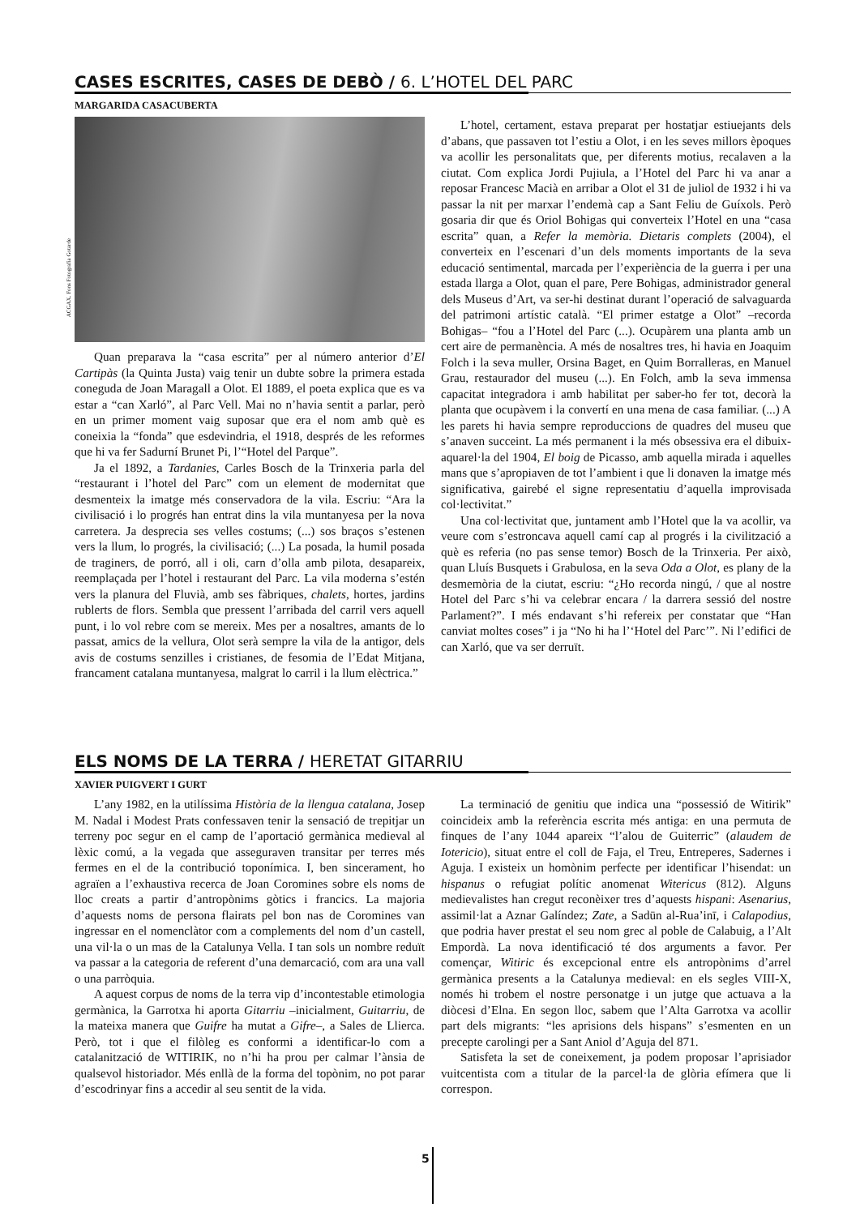CASES ESCRITES, CASES DE DEBÒ / 6. L’HOTEL DEL PARC
MARGARIDA CASACUBERTA
ACGAX. Fons Fotografia Gotarde
Quan preparava la “casa escrita” per al número anterior d’El Cartipàs (la Quinta Justa) vaig tenir un dubte sobre la primera estada coneguda de Joan Maragall a Olot. El 1889, el poeta explica que es va estar a “can Xarló”, al Parc Vell. Mai no n’havia sentit a parlar, però en un primer moment vaig suposar que era el nom amb què es coneixia la “fonda” que esdevindria, el 1918, després de les reformes que hi va fer Sadurní Brunet Pi, l’“Hotel del Parque”.
Ja el 1892, a Tardanies, Carles Bosch de la Trinxeria parla del “restaurant i l’hotel del Parc” com un element de modernitat que desmenteix la imatge més conservadora de la vila. Escriu: “Ara la civilisació i lo progrés han entrat dins la vila muntanyesa per la nova carretera. Ja desprecia ses velles costums; (...) sos braços s’estenen vers la llum, lo progrés, la civilisació; (...) La posada, la humil posada de traginers, de porró, all i oli, carn d’olla amb pilota, desapareix, reemplaçada per l’hotel i restaurant del Parc. La vila moderna s’estén vers la planura del Fluvià, amb ses fàbriques, chalets, hortes, jardins rublerts de flors. Sembla que pressent l’arribada del carril vers aquell punt, i lo vol rebre com se mereix. Mes per a nosaltres, amants de lo passat, amics de la vellura, Olot serà sempre la vila de la antigor, dels avis de costums senzilles i cristianes, de fesomia de l’Edat Mitjana, francament catalana muntanyesa, malgrat lo carril i la llum elèctrica.”
L’hotel, certament, estava preparat per hostatjar estiuejants dels d’abans, que passaven tot l’estiu a Olot, i en les seves millors èpoques va acollir les personalitats que, per diferents motius, recalaven a la ciutat. Com explica Jordi Pujiula, a l’Hotel del Parc hi va anar a reposar Francesc Macià en arribar a Olot el 31 de juliol de 1932 i hi va passar la nit per marxar l’endemà cap a Sant Feliu de Guíxols. Però gosaria dir que és Oriol Bohigas qui converteix l’Hotel en una “casa escrita” quan, a Refer la memòria. Dietaris complets (2004), el converteix en l’escenari d’un dels moments importants de la seva educació sentimental, marcada per l’experiència de la guerra i per una estada llarga a Olot, quan el pare, Pere Bohigas, administrador general dels Museus d’Art, va ser-hi destinat durant l’operació de salvaguarda del patrimoni artístic català. “El primer estatge a Olot” –recorda Bohigas– “fou a l’Hotel del Parc (...). Ocupàrem una planta amb un cert aire de permanència. A més de nosaltres tres, hi havia en Joaquim Folch i la seva muller, Orsina Baget, en Quim Borralleras, en Manuel Grau, restaurador del museu (...). En Folch, amb la seva immensa capacitat integradora i amb habilitat per saber-ho fer tot, decorà la planta que ocupàvem i la convertí en una mena de casa familiar. (...) A les parets hi havia sempre reproduccions de quadres del museu que s’anaven succeint. La més permanent i la més obsessiva era el dibuix-aquarel·la del 1904, El boig de Picasso, amb aquella mirada i aquelles mans que s’apropiaven de tot l’ambient i que li donaven la imatge més significativa, gairebé el signe representatiu d’aquella improvisada col·lectivitat.”
Una col·lectivitat que, juntament amb l’Hotel que la va acollir, va veure com s’estroncava aquell camí cap al progrés i la civilització a què es referia (no pas sense temor) Bosch de la Trinxeria. Per això, quan Lluís Busquets i Grabulosa, en la seva Oda a Olot, es plany de la desmemòria de la ciutat, escriu: “¿Ho recorda ningú, / que al nostre Hotel del Parc s’hi va celebrar encara / la darrera sessió del nostre Parlament?”. I més endavant s’hi refereix per constatar que “Han canviat moltes coses” i ja “No hi ha l’‘Hotel del Parc’”. Ni l’edifici de can Xarló, que va ser derruït.
ELS NOMS DE LA TERRA / HERETAT GITARRIU
XAVIER PUIGVERT I GURT
L’any 1982, en la utilíssima Història de la llengua catalana, Josep M. Nadal i Modest Prats confessaven tenir la sensació de trepitjar un terreny poc segur en el camp de l’aportació germànica medieval al lèxic comú, a la vegada que asseguraven transitar per terres més fermes en el de la contribució toponímica. I, ben sincerament, ho agraïen a l’exhaustiva recerca de Joan Coromines sobre els noms de lloc creats a partir d’antropònims gòtics i francics. La majoria d’aquests noms de persona flairats pel bon nas de Coromines van ingressar en el nomenclàtor com a complements del nom d’un castell, una vil·la o un mas de la Catalunya Vella. I tan sols un nombre reduït va passar a la categoria de referent d’una demarcació, com ara una vall o una parròquia.
A aquest corpus de noms de la terra vip d’incontestable etimologia germànica, la Garrotxa hi aporta Gitarriu –inicialment, Guitarriu, de la mateixa manera que Guifre ha mutat a Gifre–, a Sales de Llierca. Però, tot i que el filòleg es conformi a identificar-lo com a catalanització de WITIRIK, no n’hi ha prou per calmar l’ànsia de qualsevol historiador. Més enllà de la forma del topònim, no pot parar d’escodrinyar fins a accedir al seu sentit de la vida.
La terminació de genitiu que indica una “possessió de Witirik” coincideix amb la referència escrita més antiga: en una permuta de finques de l’any 1044 apareix “l’alou de Guiterric” (alaudem de Iotericio), situat entre el coll de Faja, el Treu, Entreperes, Sadernes i Aguja. I existeix un homònim perfecte per identificar l’hisendat: un hispanus o refugiat polític anomenat Witericus (812). Alguns medievalistes han cregut reconèixer tres d’aquests hispani: Asenarius, assimil·lat a Aznar Galíndez; Zate, a Sadūn al-Rua’inī, i Calapodius, que podria haver prestat el seu nom grec al poble de Calabuig, a l’Alt Empordà. La nova identificació té dos arguments a favor. Per començar, Witiric és excepcional entre els antropònims d’arrel germànica presents a la Catalunya medieval: en els segles VIII-X, només hi trobem el nostre personatge i un jutge que actuava a la diòcesi d’Elna. En segon lloc, sabem que l’Alta Garrotxa va acollir part dels migrants: “les aprisions dels hispans” s’esmenten en un precepte carolingi per a Sant Aniol d’Aguja del 871.
Satisfeta la set de coneixement, ja podem proposar l’aprisiador vuitcentista com a titular de la parcel·la de glòria efímera que li correspon.
5